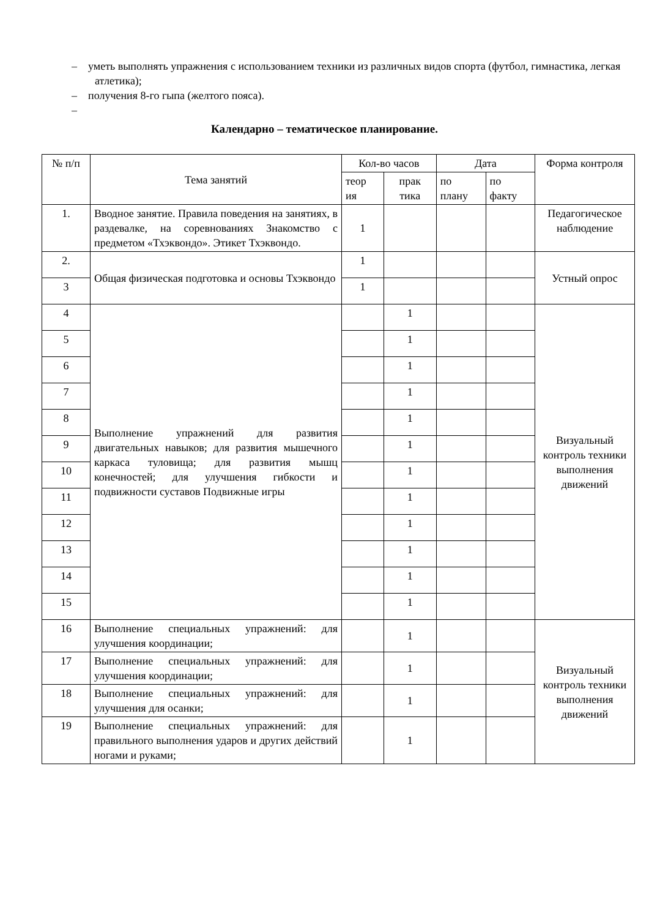– уметь выполнять упражнения с использованием техники из различных видов спорта (футбол, гимнастика, легкая атлетика);
– получения 8-го гыпа (желтого пояса).
–
Календарно – тематическое планирование.
| № п/п | Тема занятий | Кол-во часов | | Дата | | Форма контроля |
| --- | --- | --- | --- | --- | --- | --- |
| | | теор ия | прак тика | по плану | по факту | |
| 1. | Вводное занятие. Правила поведения на занятиях, в раздевалке, на соревнованиях Знакомство с предметом «Тхэквондо». Этикет Тхэквондо. | 1 | | | | Педагогическое наблюдение |
| 2. | Общая физическая подготовка и основы Тхэквондо | 1 | | | | Устный опрос |
| 3 | | 1 | | | | |
| 4 | Выполнение упражнений для развития двигательных навыков; для развития мышечного каркаса туловища; для развития мышц конечностей; для улучшения гибкости и подвижности суставов Подвижные игры | | 1 | | | Визуальный контроль техники выполнения движений |
| 5 | | | 1 | | | |
| 6 | | | 1 | | | |
| 7 | | | 1 | | | |
| 8 | | | 1 | | | |
| 9 | | | 1 | | | |
| 10 | | | 1 | | | |
| 11 | | | 1 | | | |
| 12 | | | 1 | | | |
| 13 | | | 1 | | | |
| 14 | | | 1 | | | |
| 15 | | | 1 | | | |
| 16 | Выполнение специальных упражнений: для улучшения координации; | | 1 | | | Визуальный контроль техники выполнения движений |
| 17 | Выполнение специальных упражнений: для улучшения координации; | | 1 | | | |
| 18 | Выполнение специальных упражнений: для улучшения для осанки; | | 1 | | | |
| 19 | Выполнение специальных упражнений: для правильного выполнения ударов и других действий ногами и руками; | | 1 | | | |